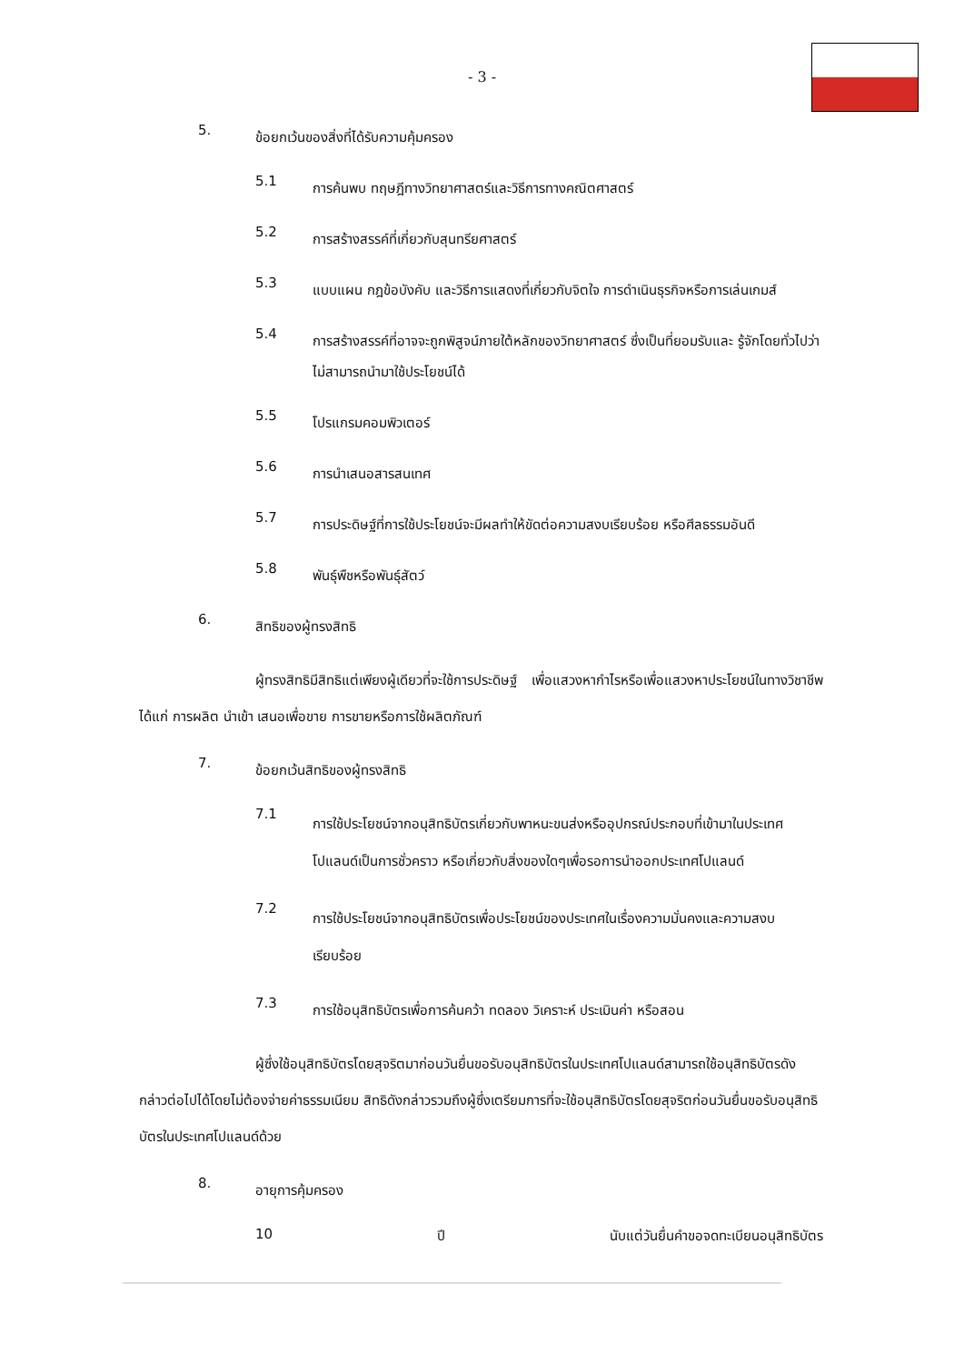- 3 -
5. ข้อยกเว้นของสิ่งที่ได้รับความคุ้มครอง
5.1 การค้นพบ ทฤษฎีทางวิทยาศาสตร์และวิธีการทางคณิตศาสตร์
5.2 การสร้างสรรค์ที่เกี่ยวกับสุนทรียศาสตร์
5.3 แบบแผน กฎข้อบังคับ และวิธีการแสดงที่เกี่ยวกับจิตใจ การดำเนินธุรกิจหรือการเล่นเกมส์
5.4 การสร้างสรรค์ที่อาจจะถูกพิสูจน์ภายใต้หลักของวิทยาศาสตร์ ซึ่งเป็นที่ยอมรับและ รู้จักโดยทั่วไปว่าไม่สามารถนำมาใช้ประโยชน์ได้
5.5 โปรแกรมคอมพิวเตอร์
5.6 การนำเสนอสารสนเทศ
5.7 การประดิษฐ์ที่การใช้ประโยชน์จะมีผลทำให้ขัดต่อความสงบเรียบร้อย หรือศีลธรรมอันดี
5.8 พันธุ์พืชหรือพันธุ์สัตว์
6. สิทธิของผู้ทรงสิทธิ
ผู้ทรงสิทธิมีสิทธิแต่เพียงผู้เดียวที่จะใช้การประดิษฐ์ เพื่อแสวงหากำไรหรือเพื่อแสวงหาประโยชน์ในทางวิชาชีพ ได้แก่ การผลิต นำเข้า เสนอเพื่อขาย การขายหรือการใช้ผลิตภัณฑ์
7. ข้อยกเว้นสิทธิของผู้ทรงสิทธิ
7.1 การใช้ประโยชน์จากอนุสิทธิบัตรเกี่ยวกับพาหนะขนส่งหรืออุปกรณ์ประกอบที่เข้ามาในประเทศโปแลนด์เป็นการชั่วคราว หรือเกี่ยวกับสิ่งของใดๆเพื่อรอการนำออกประเทศโปแลนด์
7.2 การใช้ประโยชน์จากอนุสิทธิบัตรเพื่อประโยชน์ของประเทศในเรื่องความมั่นคงและความสงบเรียบร้อย
7.3 การใช้อนุสิทธิบัตรเพื่อการค้นคว้า ทดลอง วิเคราะห์ ประเมินค่า หรือสอน
ผู้ซึ่งใช้อนุสิทธิบัตรโดยสุจริตมาก่อนวันยื่นขอรับอนุสิทธิบัตรในประเทศโปแลนด์สามารถใช้อนุสิทธิบัตรดังกล่าวต่อไปได้โดยไม่ต้องจ่ายค่าธรรมเนียม สิทธิดังกล่าวรวมถึงผู้ซึ่งเตรียมการที่จะใช้อนุสิทธิบัตรโดยสุจริตก่อนวันยื่นขอรับอนุสิทธิบัตรในประเทศโปแลนด์ด้วย
8. อายุการคุ้มครอง
10 ปี นับแต่วันยื่นคำขอจดทะเบียนอนุสิทธิบัตร